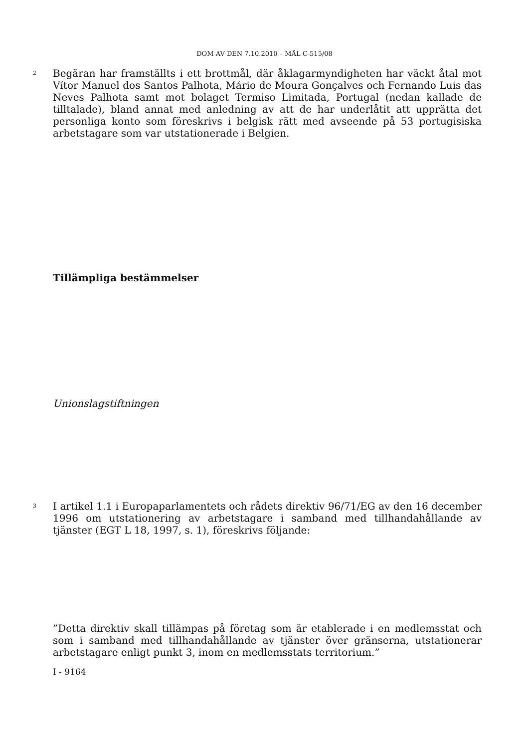DOM AV DEN 7.10.2010 – MÅL C-515/08
2
Begäran har framställts i ett brottmål, där åklagarmyndigheten har väckt åtal mot Vítor Manuel dos Santos Palhota, Mário de Moura Gonçalves och Fernando Luis das Neves Palhota samt mot bolaget Termiso Limitada, Portugal (nedan kallade de tilltalade), bland annat med anledning av att de har underlåtit att upprätta det personliga konto som föreskrivs i belgisk rätt med avseende på 53 portugisiska arbetstagare som var utstationerade i Belgien.
Tillämpliga bestämmelser
Unionslagstiftningen
3
I artikel 1.1 i Europaparlamentets och rådets direktiv 96/71/EG av den 16 december 1996 om utstationering av arbetstagare i samband med tillhandahållande av tjänster (EGT L 18, 1997, s. 1), föreskrivs följande:
”Detta direktiv skall tillämpas på företag som är etablerade i en medlemsstat och som i samband med tillhandahållande av tjänster över gränserna, utstationerar arbetstagare enligt punkt 3, inom en medlemsstats territorium.”
I - 9164